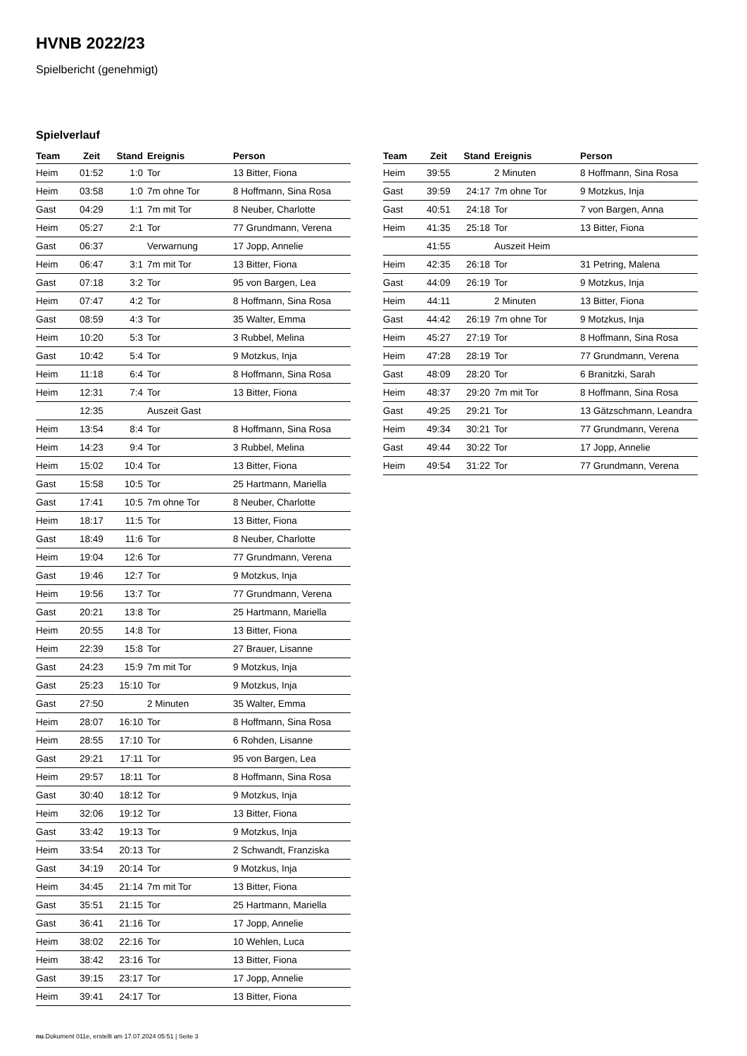HVNB 2022/23
Spielbericht (genehmigt)
Spielverlauf
| Team | Zeit | Stand | Ereignis | Person |
| --- | --- | --- | --- | --- |
| Heim | 01:52 | 1:0 | Tor | 13 Bitter, Fiona |
| Heim | 03:58 | 1:0 | 7m ohne Tor | 8 Hoffmann, Sina Rosa |
| Gast | 04:29 | 1:1 | 7m mit Tor | 8 Neuber, Charlotte |
| Heim | 05:27 | 2:1 | Tor | 77 Grundmann, Verena |
| Gast | 06:37 | | Verwarnung | 17 Jopp, Annelie |
| Heim | 06:47 | 3:1 | 7m mit Tor | 13 Bitter, Fiona |
| Gast | 07:18 | 3:2 | Tor | 95 von Bargen, Lea |
| Heim | 07:47 | 4:2 | Tor | 8 Hoffmann, Sina Rosa |
| Gast | 08:59 | 4:3 | Tor | 35 Walter, Emma |
| Heim | 10:20 | 5:3 | Tor | 3 Rubbel, Melina |
| Gast | 10:42 | 5:4 | Tor | 9 Motzkus, Inja |
| Heim | 11:18 | 6:4 | Tor | 8 Hoffmann, Sina Rosa |
| Heim | 12:31 | 7:4 | Tor | 13 Bitter, Fiona |
| | 12:35 | | Auszeit Gast | |
| Heim | 13:54 | 8:4 | Tor | 8 Hoffmann, Sina Rosa |
| Heim | 14:23 | 9:4 | Tor | 3 Rubbel, Melina |
| Heim | 15:02 | 10:4 | Tor | 13 Bitter, Fiona |
| Gast | 15:58 | 10:5 | Tor | 25 Hartmann, Mariella |
| Gast | 17:41 | 10:5 | 7m ohne Tor | 8 Neuber, Charlotte |
| Heim | 18:17 | 11:5 | Tor | 13 Bitter, Fiona |
| Gast | 18:49 | 11:6 | Tor | 8 Neuber, Charlotte |
| Heim | 19:04 | 12:6 | Tor | 77 Grundmann, Verena |
| Gast | 19:46 | 12:7 | Tor | 9 Motzkus, Inja |
| Heim | 19:56 | 13:7 | Tor | 77 Grundmann, Verena |
| Gast | 20:21 | 13:8 | Tor | 25 Hartmann, Mariella |
| Heim | 20:55 | 14:8 | Tor | 13 Bitter, Fiona |
| Heim | 22:39 | 15:8 | Tor | 27 Brauer, Lisanne |
| Gast | 24:23 | 15:9 | 7m mit Tor | 9 Motzkus, Inja |
| Gast | 25:23 | 15:10 | Tor | 9 Motzkus, Inja |
| Gast | 27:50 | | 2 Minuten | 35 Walter, Emma |
| Heim | 28:07 | 16:10 | Tor | 8 Hoffmann, Sina Rosa |
| Heim | 28:55 | 17:10 | Tor | 6 Rohden, Lisanne |
| Gast | 29:21 | 17:11 | Tor | 95 von Bargen, Lea |
| Heim | 29:57 | 18:11 | Tor | 8 Hoffmann, Sina Rosa |
| Gast | 30:40 | 18:12 | Tor | 9 Motzkus, Inja |
| Heim | 32:06 | 19:12 | Tor | 13 Bitter, Fiona |
| Gast | 33:42 | 19:13 | Tor | 9 Motzkus, Inja |
| Heim | 33:54 | 20:13 | Tor | 2 Schwandt, Franziska |
| Gast | 34:19 | 20:14 | Tor | 9 Motzkus, Inja |
| Heim | 34:45 | 21:14 | 7m mit Tor | 13 Bitter, Fiona |
| Gast | 35:51 | 21:15 | Tor | 25 Hartmann, Mariella |
| Gast | 36:41 | 21:16 | Tor | 17 Jopp, Annelie |
| Heim | 38:02 | 22:16 | Tor | 10 Wehlen, Luca |
| Heim | 38:42 | 23:16 | Tor | 13 Bitter, Fiona |
| Gast | 39:15 | 23:17 | Tor | 17 Jopp, Annelie |
| Heim | 39:41 | 24:17 | Tor | 13 Bitter, Fiona |
| Team | Zeit | Stand | Ereignis | Person |
| --- | --- | --- | --- | --- |
| Heim | 39:55 | | 2 Minuten | 8 Hoffmann, Sina Rosa |
| Gast | 39:59 | 24:17 | 7m ohne Tor | 9 Motzkus, Inja |
| Gast | 40:51 | 24:18 | Tor | 7 von Bargen, Anna |
| Heim | 41:35 | 25:18 | Tor | 13 Bitter, Fiona |
| | 41:55 | | Auszeit Heim | |
| Heim | 42:35 | 26:18 | Tor | 31 Petring, Malena |
| Gast | 44:09 | 26:19 | Tor | 9 Motzkus, Inja |
| Heim | 44:11 | | 2 Minuten | 13 Bitter, Fiona |
| Gast | 44:42 | 26:19 | 7m ohne Tor | 9 Motzkus, Inja |
| Heim | 45:27 | 27:19 | Tor | 8 Hoffmann, Sina Rosa |
| Heim | 47:28 | 28:19 | Tor | 77 Grundmann, Verena |
| Gast | 48:09 | 28:20 | Tor | 6 Branitzki, Sarah |
| Heim | 48:37 | 29:20 | 7m mit Tor | 8 Hoffmann, Sina Rosa |
| Gast | 49:25 | 29:21 | Tor | 13 Gätzschmann, Leandra |
| Heim | 49:34 | 30:21 | Tor | 77 Grundmann, Verena |
| Gast | 49:44 | 30:22 | Tor | 17 Jopp, Annelie |
| Heim | 49:54 | 31:22 | Tor | 77 Grundmann, Verena |
nu.Dokument 011e, erstellt am 17.07.2024 05:51 | Seite 3